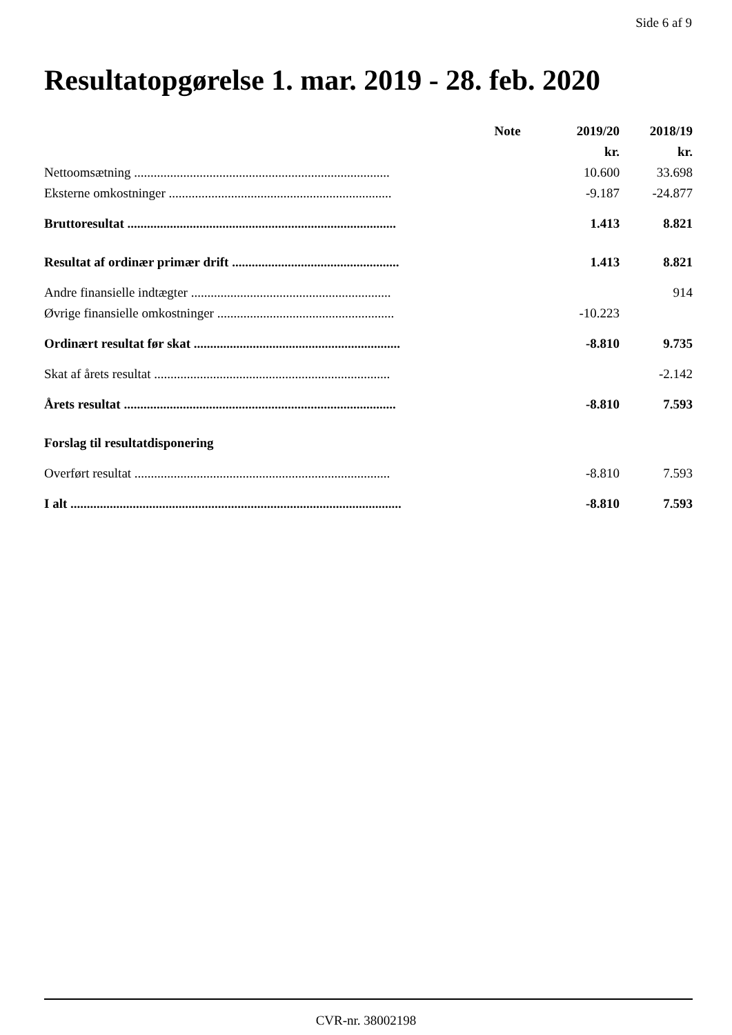Side 6 af 9
Resultatopgørelse 1. mar. 2019 - 28. feb. 2020
| | Note | 2019/20 | 2018/19 |
| --- | --- | --- | --- |
| | | kr. | kr. |
| Nettoomsætning .............................................................................. | | 10.600 | 33.698 |
| Eksterne omkostninger .................................................................... | | -9.187 | -24.877 |
| Bruttoresultat .................................................................................. | | 1.413 | 8.821 |
| Resultat af ordinær primær drift ................................................... | | 1.413 | 8.821 |
| Andre finansielle indtægter ............................................................. | | | 914 |
| Øvrige finansielle omkostninger ...................................................... | | -10.223 | |
| Ordinært resultat før skat ............................................................... | | -8.810 | 9.735 |
| Skat af årets resultat ........................................................................ | | | -2.142 |
| Årets resultat ................................................................................... | | -8.810 | 7.593 |
| Forslag til resultatdisponering | | | |
| Overført resultat .............................................................................. | | -8.810 | 7.593 |
| I alt ..................................................................................................... | | -8.810 | 7.593 |
CVR-nr. 38002198